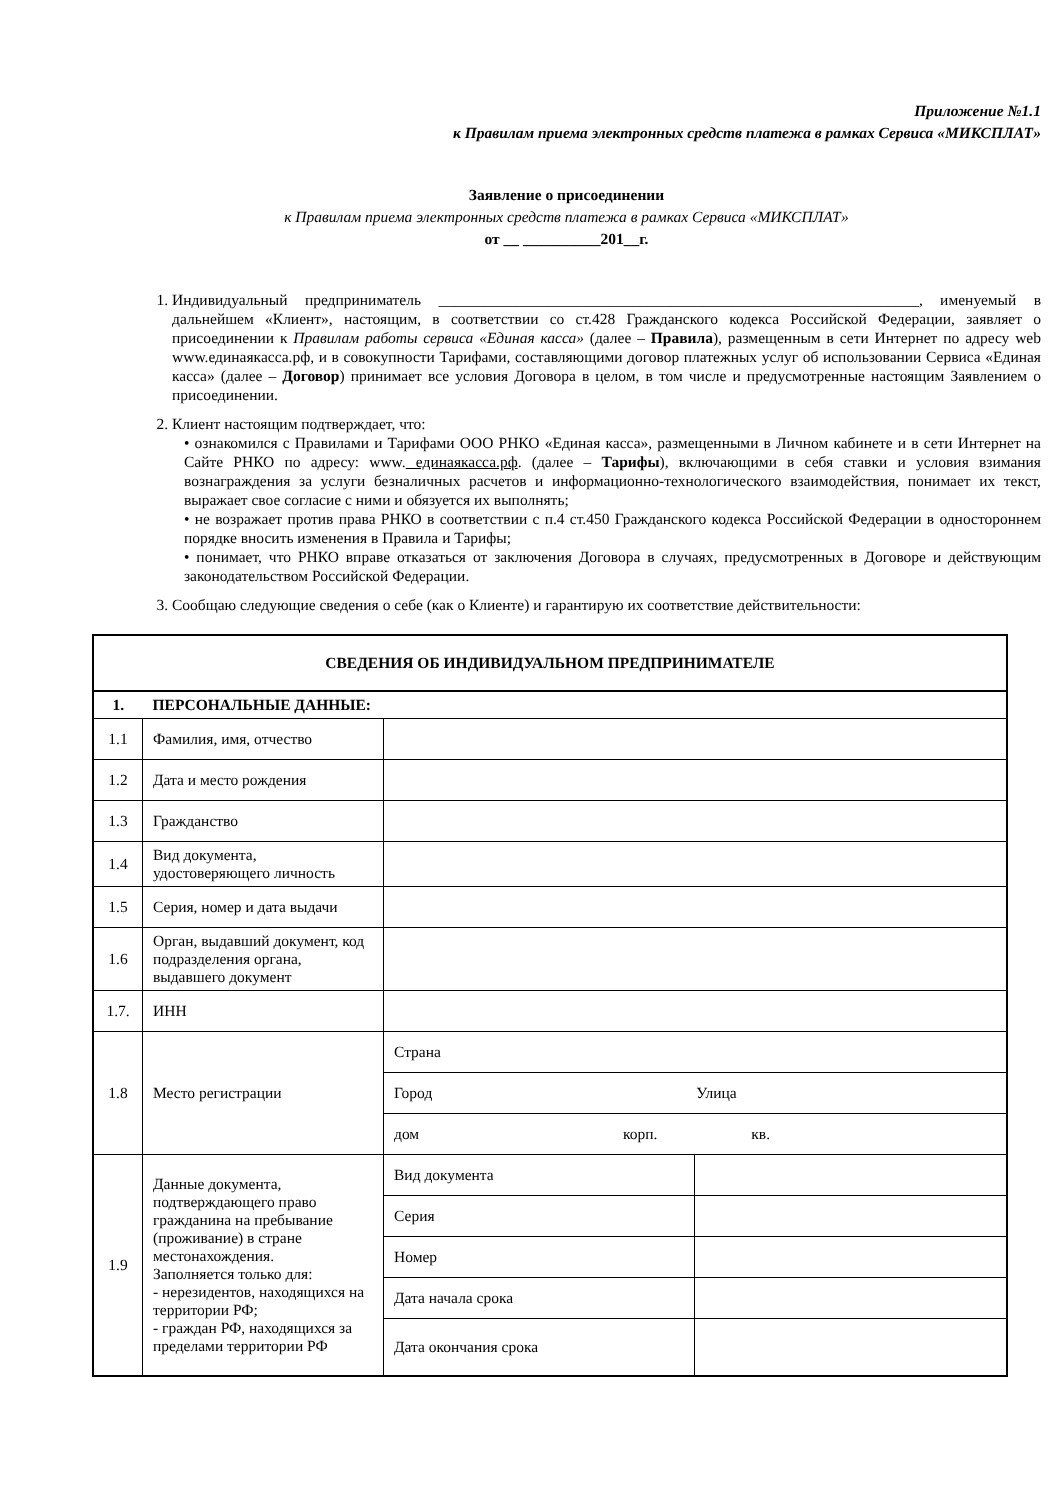Приложение №1.1
к Правилам приема электронных средств платежа в рамках Сервиса «МИКСПЛАТ»
Заявление о присоединении
к Правилам приема электронных средств платежа в рамках Сервиса «МИКСПЛАТ»
от __ __________201__г.
1. Индивидуальный предприниматель ______________________________________________________________, именуемый в дальнейшем «Клиент», настоящим, в соответствии со ст.428 Гражданского кодекса Российской Федерации, заявляет о присоединении к Правилам работы сервиса «Единая касса» (далее – Правила), размещенным в сети Интернет по адресу web www.единаякасса.рф, и в совокупности Тарифами, составляющими договор платежных услуг об использовании Сервиса «Единая касса» (далее – Договор) принимает все условия Договора в целом, в том числе и предусмотренные настоящим Заявлением о присоединении.
2. Клиент настоящим подтверждает, что:
• ознакомился с Правилами и Тарифами ООО РНКО «Единая касса», размещенными в Личном кабинете и в сети Интернет на Сайте РНКО по адресу: www. единаякасса.рф. (далее – Тарифы), включающими в себя ставки и условия взимания вознаграждения за услуги безналичных расчетов и информационно-технологического взаимодействия, понимает их текст, выражает свое согласие с ними и обязуется их выполнять;
• не возражает против права РНКО в соответствии с п.4 ст.450 Гражданского кодекса Российской Федерации в одностороннем порядке вносить изменения в Правила и Тарифы;
• понимает, что РНКО вправе отказаться от заключения Договора в случаях, предусмотренных в Договоре и действующим законодательством Российской Федерации.
3. Сообщаю следующие сведения о себе (как о Клиенте) и гарантирую их соответствие действительности:
| СВЕДЕНИЯ ОБ ИНДИВИДУАЛЬНОМ ПРЕДПРИНИМАТЕЛЕ | | | |
| --- | --- | --- | --- |
| 1. | ПЕРСОНАЛЬНЫЕ ДАННЫЕ: | | |
| 1.1 | Фамилия, имя, отчество | | |
| 1.2 | Дата и место рождения | | |
| 1.3 | Гражданство | | |
| 1.4 | Вид документа, удостоверяющего личность | | |
| 1.5 | Серия, номер и дата выдачи | | |
| 1.6 | Орган, выдавший документ, код подразделения органа, выдавшего документ | | |
| 1.7. | ИНН | | |
| 1.8 | Место регистрации | Страна | |
| | | Город Улица | |
| | | дом корп. кв. | |
| 1.9 | Данные документа, подтверждающего право гражданина на пребывание (проживание) в стране местонахождения. Заполняется только для: - нерезидентов, находящихся на территории РФ; - граждан РФ, находящихся за пределами территории РФ | Вид документа | |
| | | Серия | |
| | | Номер | |
| | | Дата начала срока | |
| | | Дата окончания срока | |